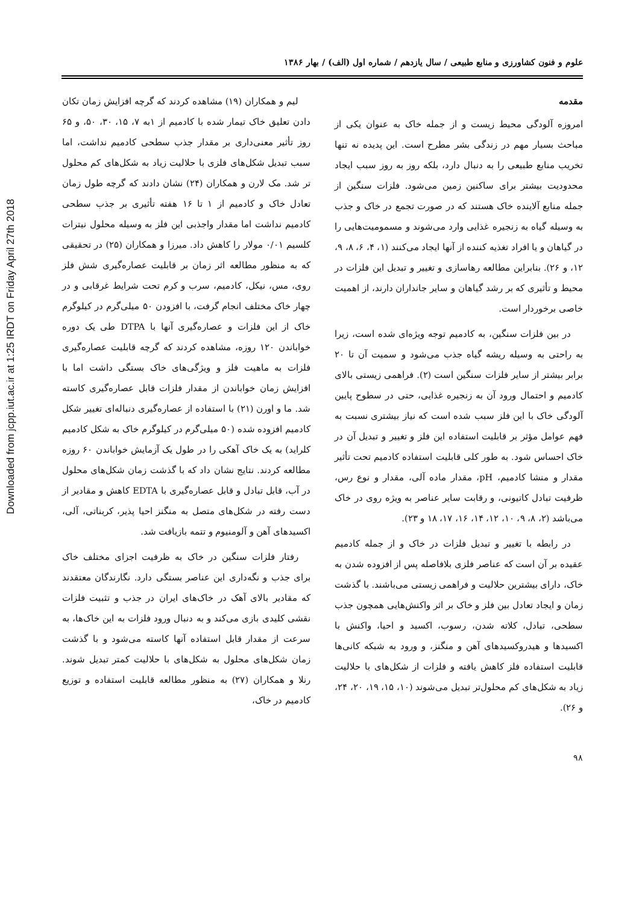Downloaded from jcpp.iut.ac.ir at 1:25 IRDT on Friday April 27th 2018
علوم و فنون کشاورزی و منابع طبیعی / سال یازدهم / شماره اول (الف) / بهار ۱۳۸۶
مقدمه
امروزه آلودگی محیط زیست و از جمله خاک به عنوان یکی از مباحث بسیار مهم در زندگی بشر مطرح است. این پدیده نه تنها تخریب منابع طبیعی را به دنبال دارد، بلکه روز به روز سبب ایجاد محدودیت بیشتر برای ساکنین زمین می‌شود. فلزات سنگین از جمله منابع آلاینده خاک هستند که در صورت تجمع در خاک و جذب به وسیله گیاه به زنجیره غذایی وارد می‌شوند و مسمومیت‌هایی را در گیاهان و یا افراد تغذیه کننده از آنها ایجاد می‌کنند (۱، ۴، ۶، ۸، ۹، ۱۲، و ۲۶). بنابراین مطالعه رهاسازی و تغییر و تبدیل این فلزات در محیط و تأثیری که بر رشد گیاهان و سایر جانداران دارند، از اهمیت خاصی برخوردار است.
در بین فلزات سنگین، به کادمیم توجه ویژه‌ای شده است، زیرا به راحتی به وسیله ریشه گیاه جذب می‌شود و سمیت آن تا ۲۰ برابر بیشتر از سایر فلزات سنگین است (۲). فراهمی زیستی بالای کادمیم و احتمال ورود آن به زنجیره غذایی، حتی در سطوح پایین آلودگی خاک با این فلز سبب شده است که نیاز بیشتری نسبت به فهم عوامل مؤثر بر قابلیت استفاده این فلز و تغییر و تبدیل آن در خاک احساس شود. به طور کلی قابلیت استفاده کادمیم تحت تأثیر مقدار و منشا کادمیم، pH، مقدار ماده آلی، مقدار و نوع رس، ظرفیت تبادل کاتیونی، و رقابت سایر عناصر به ویژه روی در خاک می‌باشد (۲، ۸، ۹، ۱۰، ۱۲، ۱۴، ۱۶، ۱۷، ۱۸ و ۲۳).
در رابطه با تغییر و تبدیل فلزات در خاک و از جمله کادمیم عقیده بر آن است که عناصر فلزی بلافاصله پس از افزوده شدن به خاک، دارای بیشترین حلالیت و فراهمی زیستی می‌باشند. با گذشت زمان و ایجاد تعادل بین فلز و خاک بر اثر واکنش‌هایی همچون جذب سطحی، تبادل، کلاته شدن، رسوب، اکسید و احیا، واکنش با اکسیدها و هیدروکسیدهای آهن و منگنز، و ورود به شبکه کانی‌ها قابلیت استفاده فلز کاهش یافته و فلزات از شکل‌های با حلالیت زیاد به شکل‌های کم محلول‌تر تبدیل می‌شوند (۱۰، ۱۵، ۱۹، ۲۰، ۲۴، و ۲۶).
لیم و همکاران (۱۹) مشاهده کردند که گرچه افزایش زمان تکان دادن تعلیق خاک تیمار شده با کادمیم از ۱به ۷، ۱۵، ۳۰، ۵۰، و ۶۵ روز تأثیر معنی‌داری بر مقدار جذب سطحی کادمیم نداشت، اما سبب تبدیل شکل‌های فلزی با حلالیت زیاد به شکل‌های کم محلول تر شد. مک لارن و همکاران (۲۴) نشان دادند که گرچه طول زمان تعادل خاک و کادمیم از ۱ تا ۱۶ هفته تأثیری بر جذب سطحی کادمیم نداشت اما مقدار واجذبی این فلز به وسیله محلول نیترات کلسیم ۰/۰۱ مولار را کاهش داد. میرزا و همکاران (۲۵) در تحقیقی که به منظور مطالعه اثر زمان بر قابلیت عصاره‌گیری شش فلز روی، مس، نیکل، کادمیم، سرب و کرم تحت شرایط غرقابی و در چهار خاک مختلف انجام گرفت، با افزودن ۵۰ میلی‌گرم در کیلوگرم خاک از این فلزات و عصاره‌گیری آنها با DTPA طی یک دوره خواباندن ۱۲۰ روزه، مشاهده کردند که گرچه قابلیت عصاره‌گیری فلزات به ماهیت فلز و ویژگی‌های خاک بستگی داشت اما با افزایش زمان خواباندن از مقدار فلزات قابل عصاره‌گیری کاسته شد. ما و اورن (۲۱) با استفاده از عصاره‌گیری دنباله‌ای تغییر شکل کادمیم افزوده شده (۵۰ میلی‌گرم در کیلوگرم خاک به شکل کادمیم کلراید) به یک خاک آهکی را در طول یک آزمایش خواباندن ۶۰ روزه مطالعه کردند. نتایج نشان داد که با گذشت زمان شکل‌های محلول در آب، قابل تبادل و قابل عصاره‌گیری با EDTA کاهش و مقادیر از دست رفته در شکل‌های متصل به منگنز احیا پذیر، کربناتی، آلی، اکسیدهای آهن و آلومنیوم و تتمه بازیافت شد.
رفتار فلزات سنگین در خاک به ظرفیت اجزای مختلف خاک برای جذب و نگه‌داری این عناصر بستگی دارد. نگارندگان معتقدند که مقادیر بالای آهک در خاک‌های ایران در جذب و تثبیت فلزات نقشی کلیدی بازی می‌کند و به دنبال ورود فلزات به این خاک‌ها، به سرعت از مقدار قابل استفاده آنها کاسته می‌شود و با گذشت زمان شکل‌های محلول به شکل‌های با حلالیت کمتر تبدیل شوند. رنلا و همکاران (۲۷) به منظور مطالعه قابلیت استفاده و توزیع کادمیم در خاک،
۹۸